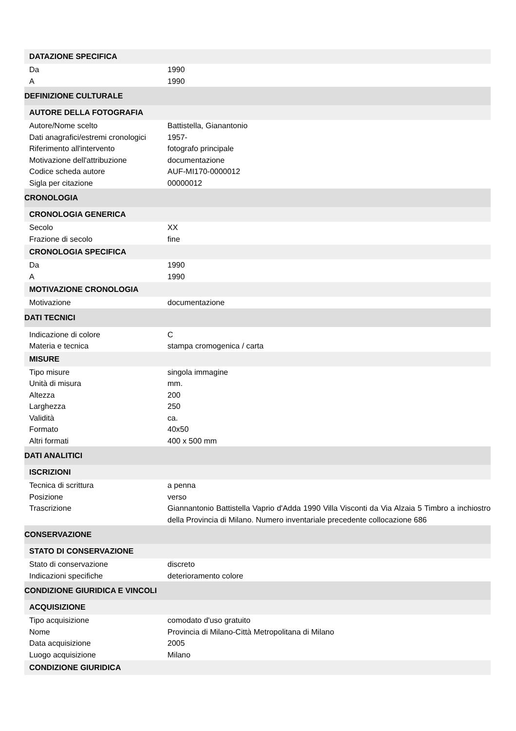| DATAZIONE SPECIFICA | |
| Da | 1990 |
| A | 1990 |
| DEFINIZIONE CULTURALE | |
| AUTORE DELLA FOTOGRAFIA | |
| Autore/Nome scelto | Battistella, Gianantonio |
| Dati anagrafici/estremi cronologici | 1957- |
| Riferimento all'intervento | fotografo principale |
| Motivazione dell'attribuzione | documentazione |
| Codice scheda autore | AUF-MI170-0000012 |
| Sigla per citazione | 00000012 |
| CRONOLOGIA | |
| CRONOLOGIA GENERICA | |
| Secolo | XX |
| Frazione di secolo | fine |
| CRONOLOGIA SPECIFICA | |
| Da | 1990 |
| A | 1990 |
| MOTIVAZIONE CRONOLOGIA | |
| Motivazione | documentazione |
| DATI TECNICI | |
| Indicazione di colore | C |
| Materia e tecnica | stampa cromogenica / carta |
| MISURE | |
| Tipo misure | singola immagine |
| Unità di misura | mm. |
| Altezza | 200 |
| Larghezza | 250 |
| Validità | ca. |
| Formato | 40x50 |
| Altri formati | 400 x 500 mm |
| DATI ANALITICI | |
| ISCRIZIONI | |
| Tecnica di scrittura | a penna |
| Posizione | verso |
| Trascrizione | Giannantonio Battistella Vaprio d'Adda 1990 Villa Visconti da Via Alzaia 5 Timbro a inchiostro della Provincia di Milano. Numero inventariale precedente collocazione 686 |
| CONSERVAZIONE | |
| STATO DI CONSERVAZIONE | |
| Stato di conservazione | discreto |
| Indicazioni specifiche | deterioramento colore |
| CONDIZIONE GIURIDICA E VINCOLI | |
| ACQUISIZIONE | |
| Tipo acquisizione | comodato d'uso gratuito |
| Nome | Provincia di Milano-Città Metropolitana di Milano |
| Data acquisizione | 2005 |
| Luogo acquisizione | Milano |
| CONDIZIONE GIURIDICA | |